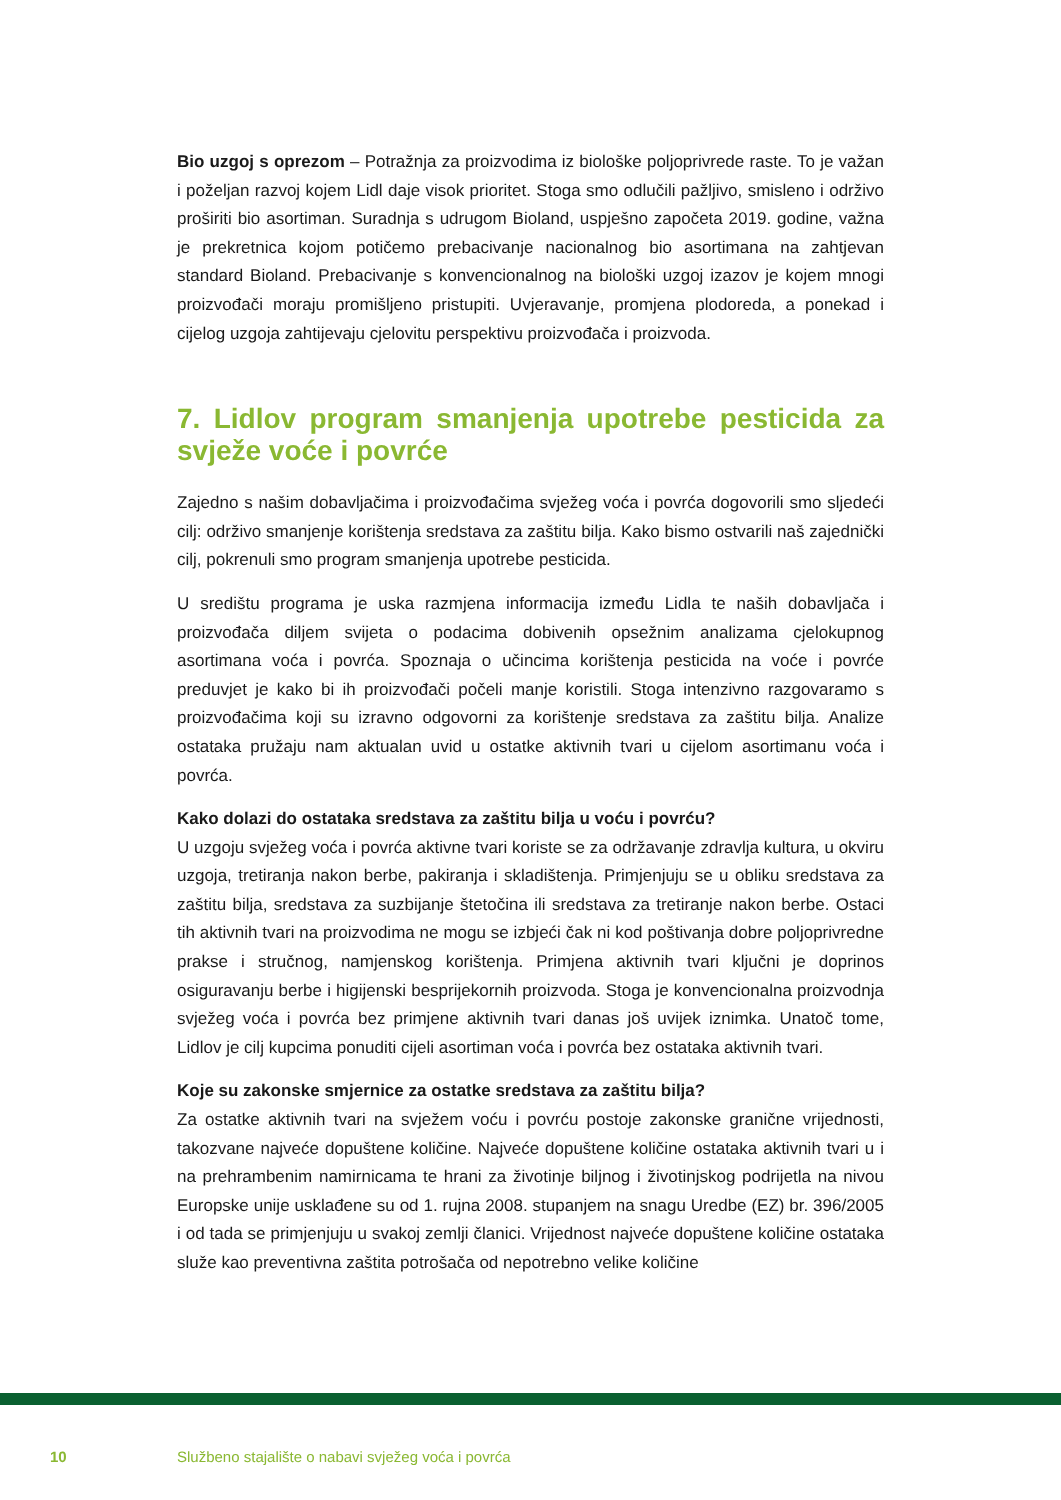Bio uzgoj s oprezom – Potražnja za proizvodima iz biološke poljoprivrede raste. To je važan i poželjan razvoj kojem Lidl daje visok prioritet. Stoga smo odlučili pažljivo, smisleno i održivo proširiti bio asortiman. Suradnja s udrugom Bioland, uspješno započeta 2019. godine, važna je prekretnica kojom potičemo prebacivanje nacionalnog bio asortimana na zahtjevan standard Bioland. Prebacivanje s konvencionalnog na biološki uzgoj izazov je kojem mnogi proizvođači moraju promišljeno pristupiti. Uvjeravanje, promjena plodoreda, a ponekad i cijelog uzgoja zahtijevaju cjelovitu perspektivu proizvođača i proizvoda.
7. Lidlov program smanjenja upotrebe pesticida za svježe voće i povrće
Zajedno s našim dobavljačima i proizvođačima svježeg voća i povrća dogovorili smo sljedeći cilj: održivo smanjenje korištenja sredstava za zaštitu bilja. Kako bismo ostvarili naš zajednički cilj, pokrenuli smo program smanjenja upotrebe pesticida.
U središtu programa je uska razmjena informacija između Lidla te naših dobavljača i proizvođača diljem svijeta o podacima dobivenih opsežnim analizama cjelokupnog asortimana voća i povrća. Spoznaja o učincima korištenja pesticida na voće i povrće preduvjet je kako bi ih proizvođači počeli manje koristili. Stoga intenzivno razgovaramo s proizvođačima koji su izravno odgovorni za korištenje sredstava za zaštitu bilja. Analize ostataka pružaju nam aktualan uvid u ostatke aktivnih tvari u cijelom asortimanu voća i povrća.
Kako dolazi do ostataka sredstava za zaštitu bilja u voću i povrću?
U uzgoju svježeg voća i povrća aktivne tvari koriste se za održavanje zdravlja kultura, u okviru uzgoja, tretiranja nakon berbe, pakiranja i skladištenja. Primjenjuju se u obliku sredstava za zaštitu bilja, sredstava za suzbijanje štetočina ili sredstava za tretiranje nakon berbe. Ostaci tih aktivnih tvari na proizvodima ne mogu se izbjeći čak ni kod poštivanja dobre poljoprivredne prakse i stručnog, namjenskog korištenja. Primjena aktivnih tvari ključni je doprinos osiguravanju berbe i higijenski besprijekornih proizvoda. Stoga je konvencionalna proizvodnja svježeg voća i povrća bez primjene aktivnih tvari danas još uvijek iznimka. Unatoč tome, Lidlov je cilj kupcima ponuditi cijeli asortiman voća i povrća bez ostataka aktivnih tvari.
Koje su zakonske smjernice za ostatke sredstava za zaštitu bilja?
Za ostatke aktivnih tvari na svježem voću i povrću postoje zakonske granične vrijednosti, takozvane najveće dopuštene količine. Najveće dopuštene količine ostataka aktivnih tvari u i na prehrambenim namirnicama te hrani za životinje biljnog i životinjskog podrijetla na nivou Europske unije usklađene su od 1. rujna 2008. stupanjem na snagu Uredbe (EZ) br. 396/2005 i od tada se primjenjuju u svakoj zemlji članici. Vrijednost najveće dopuštene količine ostataka služe kao preventivna zaštita potrošača od nepotrebno velike količine
10 Službeno stajalište o nabavi svježeg voća i povrća